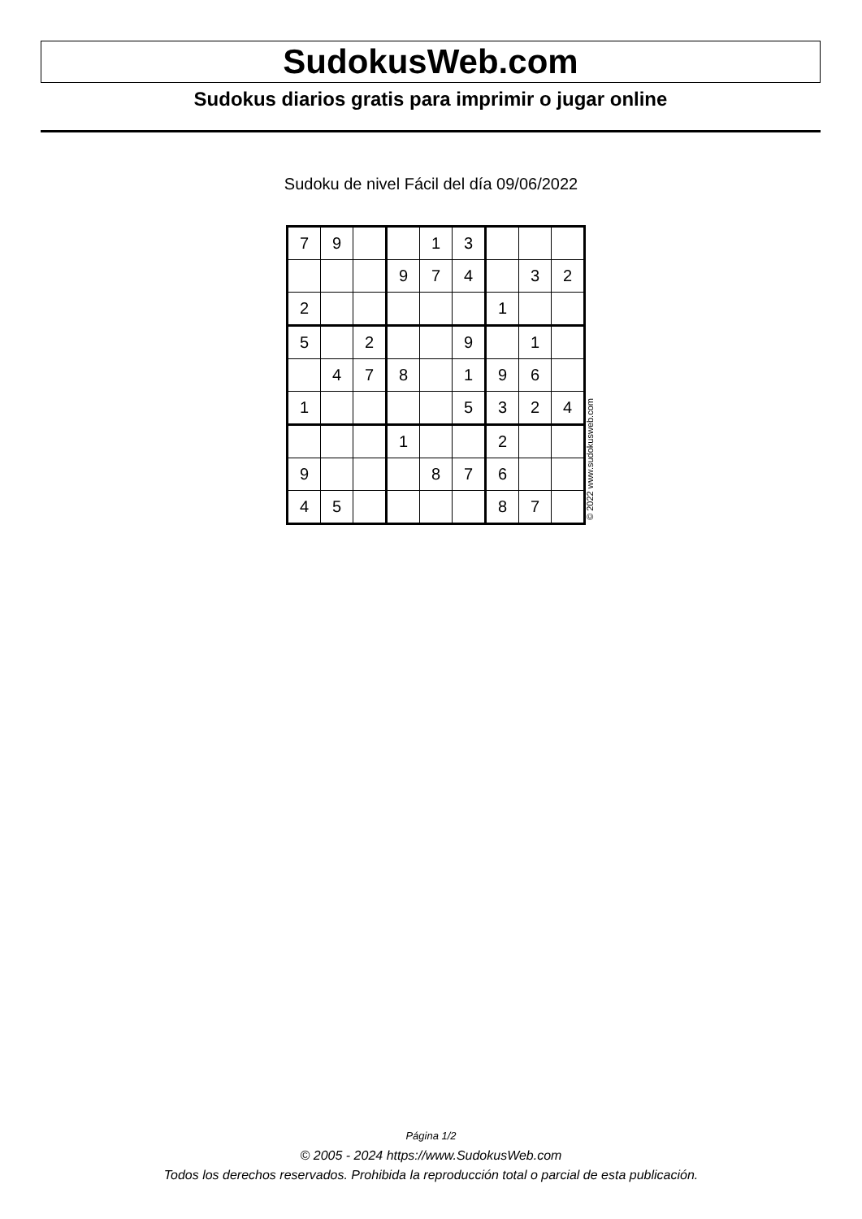SudokusWeb.com
Sudokus diarios gratis para imprimir o jugar online
Sudoku de nivel Fácil del día 09/06/2022
| 7 | 9 | | | 1 | 3 | | | |
| | | | 9 | 7 | 4 | | 3 | 2 |
| 2 | | | | | | 1 | | |
| 5 | | 2 | | | 9 | | 1 | |
| | 4 | 7 | 8 | | 1 | 9 | 6 | |
| 1 | | | | | 5 | 3 | 2 | 4 |
| | | | 1 | | | 2 | | |
| 9 | | | | 8 | 7 | 6 | | |
| 4 | 5 | | | | | 8 | 7 | |
© 2022 www.sudokusweb.com
Página 1/2
© 2005 - 2024 https://www.SudokusWeb.com
Todos los derechos reservados. Prohibida la reproducción total o parcial de esta publicación.